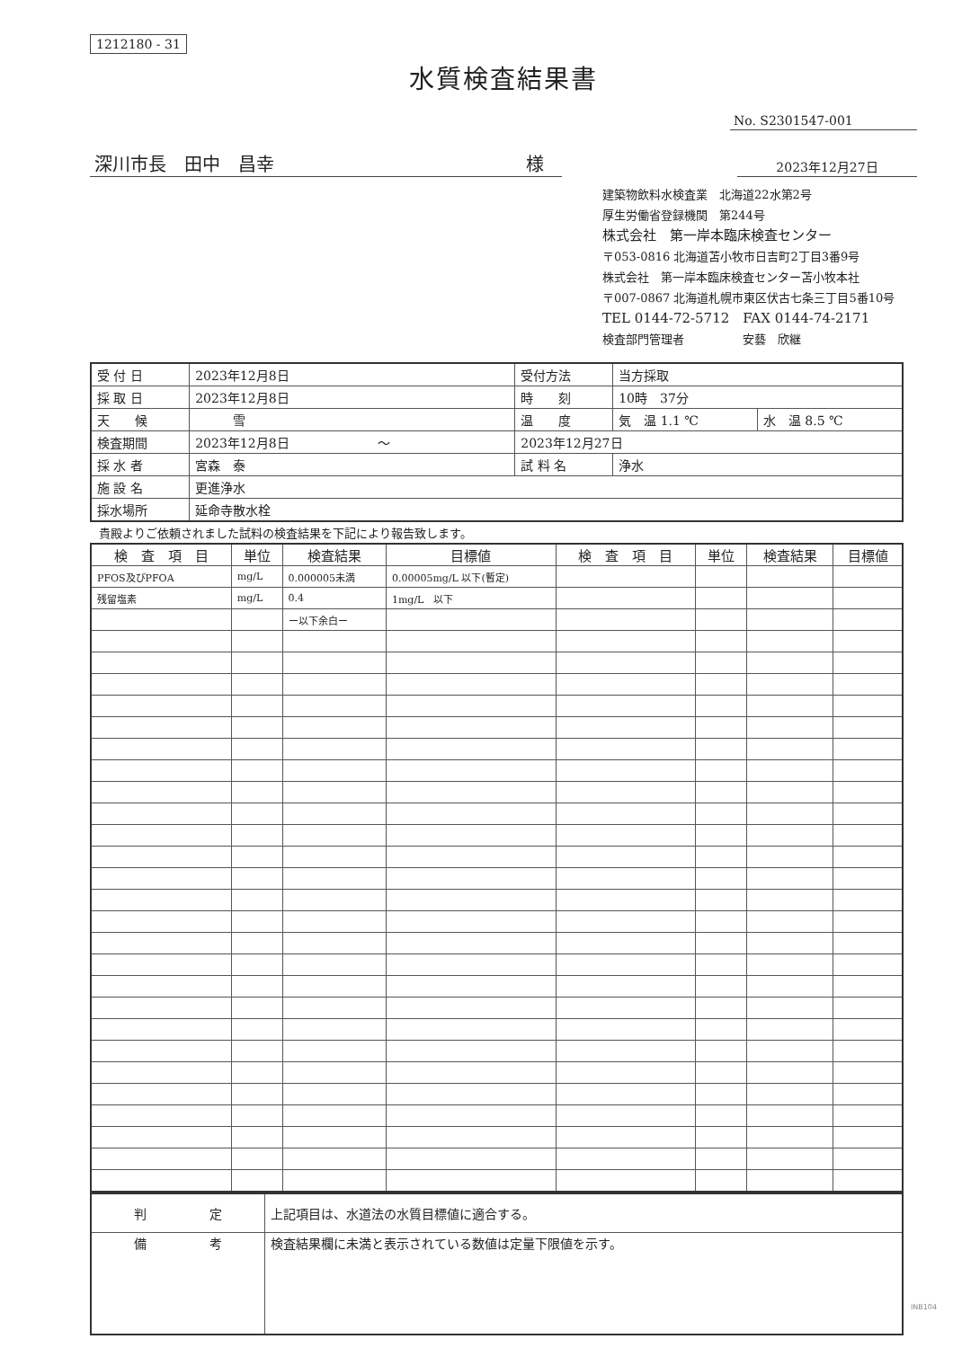1212180 - 31
水質検査結果書
No. S2301547-001
深川市長　田中　昌幸 様
2023年12月27日
建築物飲料水検査業　北海道22水第2号
厚生労働省登録機関　第244号
株式会社　第一岸本臨床検査センター
〒053-0816 北海道苫小牧市日吉町2丁目3番9号
株式会社　第一岸本臨床検査センター苫小牧本社
〒007-0867 北海道札幌市東区伏古七条三丁目5番10号
TEL 0144-72-5712　FAX 0144-74-2171
検査部門管理者　　　　　安藝　欣継
| 受 付 日 | 2023年12月8日 | 受付方法 | 当方採取 | |
| 採 取 日 | 2023年12月8日 | 時 刻 | 10時 37分 | |
| 天 候 | 雪 | 温 度 | 気 温 1.1 ℃ | 水 温 8.5 ℃ |
| 検査期間 | 2023年12月8日 ～ | 2023年12月27日 | | |
| 採 水 者 | 宮森 泰 | 試 料 名 | 浄水 | |
| 施 設 名 | 更進浄水 | | | |
| 採水場所 | 延命寺散水栓 | | | |
貴殿よりご依頼されました試料の検査結果を下記により報告致します。
| 検 査 項 目 | 単位 | 検査結果 | 目標値 | 検 査 項 目 | 単位 | 検査結果 | 目標値 |
| --- | --- | --- | --- | --- | --- | --- | --- |
| PFOS及びPFOA | mg/L | 0.000005未満 | 0.00005mg/L 以下(暫定) | | | | |
| 残留塩素 | mg/L | 0.4 | 1mg/L 以下 | | | | |
| | | ー以下余白ー | | | | | |
| 判 定 | 上記項目は、水道法の水質目標値に適合する。 |
| 備 考 | 検査結果欄に未満と表示されている数値は定量下限値を示す。 |
INB104